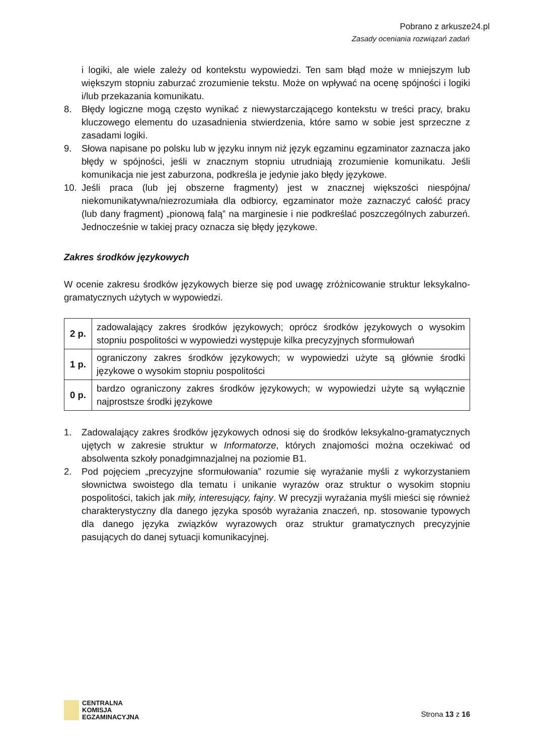Pobrano z arkusze24.pl
Zasady oceniania rozwiązań zadań
i logiki, ale wiele zależy od kontekstu wypowiedzi. Ten sam błąd może w mniejszym lub większym stopniu zaburzać zrozumienie tekstu. Może on wpływać na ocenę spójności i logiki i/lub przekazania komunikatu.
8. Błędy logiczne mogą często wynikać z niewystarczającego kontekstu w treści pracy, braku kluczowego elementu do uzasadnienia stwierdzenia, które samo w sobie jest sprzeczne z zasadami logiki.
9. Słowa napisane po polsku lub w języku innym niż język egzaminu egzaminator zaznacza jako błędy w spójności, jeśli w znacznym stopniu utrudniają zrozumienie komunikatu. Jeśli komunikacja nie jest zaburzona, podkreśla je jedynie jako błędy językowe.
10. Jeśli praca (lub jej obszerne fragmenty) jest w znacznej większości niespójna/ niekomunikatywna/niezrozumiała dla odbiorcy, egzaminator może zaznaczyć całość pracy (lub dany fragment) „pionową falą” na marginesie i nie podkreślać poszczególnych zaburzeń. Jednocześnie w takiej pracy oznacza się błędy językowe.
Zakres środków językowych
W ocenie zakresu środków językowych bierze się pod uwagę zróżnicowanie struktur leksykalno-gramatycznych użytych w wypowiedzi.
| 2 p. | zadowalający zakres środków językowych; oprócz środków językowych o wysokim stopniu pospolitości w wypowiedzi występuje kilka precyzyjnych sformułowań |
| 1 p. | ograniczony zakres środków językowych; w wypowiedzi użyte są głównie środki językowe o wysokim stopniu pospolitości |
| 0 p. | bardzo ograniczony zakres środków językowych; w wypowiedzi użyte są wyłącznie najprostsze środki językowe |
1. Zadowalający zakres środków językowych odnosi się do środków leksykalno-gramatycznych ujętych w zakresie struktur w Informatorze, których znajomości można oczekiwać od absolwenta szkoły ponadgimnazjalnej na poziomie B1.
2. Pod pojęciem „precyzyjne sformułowania” rozumie się wyrażanie myśli z wykorzystaniem słownictwa swoistego dla tematu i unikanie wyrazów oraz struktur o wysokim stopniu pospolitości, takich jak miły, interesujący, fajny. W precyzji wyrażania myśli mieści się również charakterystyczny dla danego języka sposób wyrażania znaczeń, np. stosowanie typowych dla danego języka związków wyrazowych oraz struktur gramatycznych precyzyjnie pasujących do danej sytuacji komunikacyjnej.
CENTRALNA
KOMISJA
EGZAMINACYJNA
Strona 13 z 16